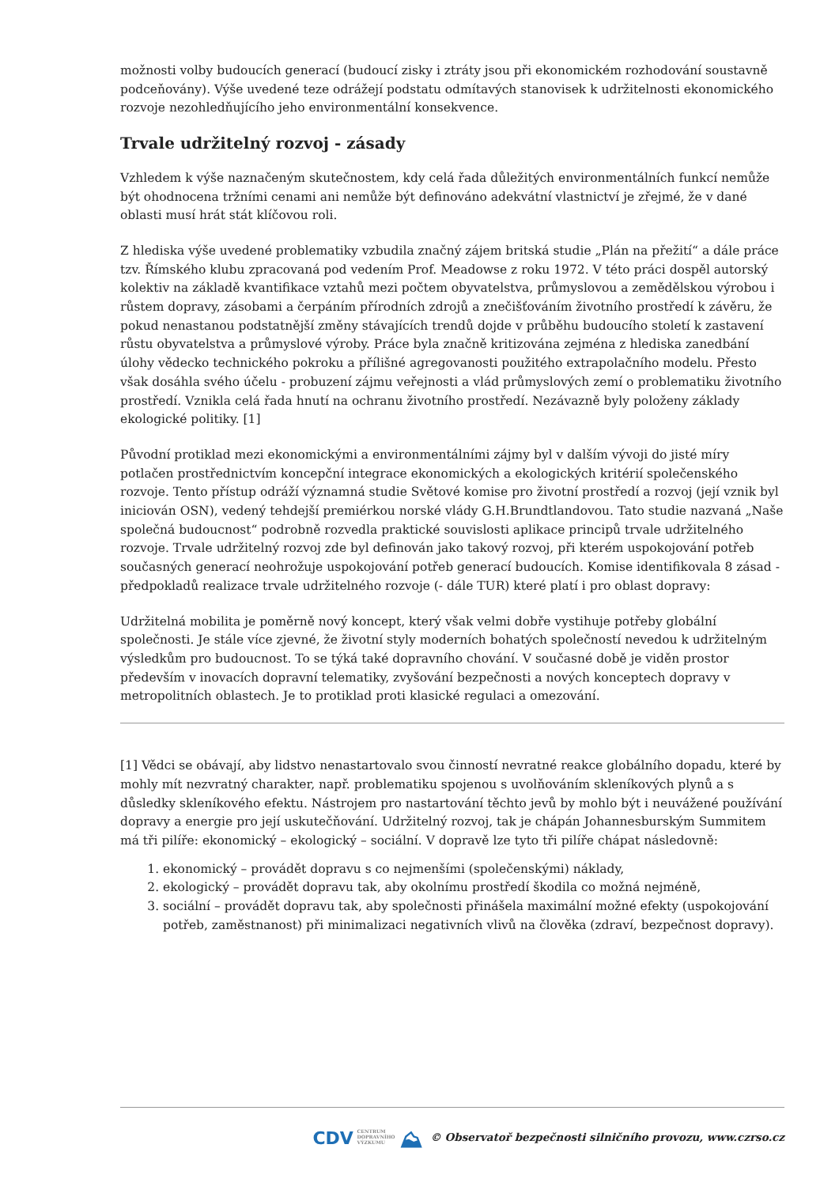možnosti volby budoucích generací (budoucí zisky i ztráty jsou při ekonomickém rozhodování soustavně podceňovány). Výše uvedené teze odrážejí podstatu odmítavých stanovisek k udržitelnosti ekonomického rozvoje nezohledňujícího jeho environmentální konsekvence.
Trvale udržitelný rozvoj - zásady
Vzhledem k výše naznačeným skutečnostem, kdy celá řada důležitých environmentálních funkcí nemůže být ohodnocena tržními cenami ani nemůže být definováno adekvátní vlastnictví je zřejmé, že v dané oblasti musí hrát stát klíčovou roli.
Z hlediska výše uvedené problematiky vzbudila značný zájem britská studie „Plán na přežití“ a dále práce tzv. Římského klubu zpracovaná pod vedením Prof. Meadowse z roku 1972. V této práci dospěl autorský kolektiv na základě kvantifikace vztahů mezi počtem obyvatelstva, průmyslovou a zemědělskou výrobou i růstem dopravy, zásobami a čerpáním přírodních zdrojů a znečišťováním životního prostředí k závěru, že pokud nenastanou podstatnější změny stávajících trendů dojde v průběhu budoucího století k zastavení růstu obyvatelstva a průmyslové výroby. Práce byla značně kritizována zejména z hlediska zanedbání úlohy vědecko technického pokroku a přílišné agregovanosti použitého extrapolačního modelu. Přesto však dosáhla svého účelu - probuzení zájmu veřejnosti a vlád průmyslových zemí o problematiku životního prostředí. Vznikla celá řada hnutí na ochranu životního prostředí. Nezávazně byly položeny základy ekologické politiky. [1]
Původní protiklad mezi ekonomickými a environmentálními zájmy byl v dalším vývoji do jisté míry potlačen prostřednictvím koncepční integrace ekonomických a ekologických kritérií společenského rozvoje. Tento přístup odráží významná studie Světové komise pro životní prostředí a rozvoj (její vznik byl iniciován OSN), vedený tehdejší premiérkou norské vlády G.H.Brundtlandovou. Tato studie nazvaná „Naše společná budoucnost“ podrobně rozvedla praktické souvislosti aplikace principů trvale udržitelného rozvoje. Trvale udržitelný rozvoj zde byl definován jako takový rozvoj, při kterém uspokojování potřeb současných generací neohrožuje uspokojování potřeb generací budoucích. Komise identifikovala 8 zásad - předpokladů realizace trvale udržitelného rozvoje (- dále TUR) které platí i pro oblast dopravy:
Udržitelná mobilita je poměrně nový koncept, který však velmi dobře vystihuje potřeby globální společnosti. Je stále více zjevné, že životní styly moderních bohatých společností nevedou k udržitelným výsledkům pro budoucnost. To se týká také dopravního chování. V současné době je viděn prostor především v inovacích dopravní telematiky, zvyšování bezpečnosti a nových konceptech dopravy v metropolitních oblastech. Je to protiklad proti klasické regulaci a omezování.
[1] Vědci se obávají, aby lidstvo nenastartovalo svou činností nevratné reakce globálního dopadu, které by mohly mít nezvratný charakter, např. problematiku spojenou s uvolňováním skleníkových plynů a s důsledky skleníkového efektu. Nástrojem pro nastartování těchto jevů by mohlo být i neuvážené používání dopravy a energie pro její uskutečňování. Udržitelný rozvoj, tak je chápán Johannesburským Summitem má tři pilíře: ekonomický – ekologický – sociální. V dopravě lze tyto tři pilíře chápat následovně:
1. ekonomický – provádět dopravu s co nejmenšími (společenskými) náklady,
2. ekologický – provádět dopravu tak, aby okolnímu prostředí škodila co možná nejméně,
3. sociální – provádět dopravu tak, aby společnosti přinášela maximální možné efekty (uspokojování potřeb, zaměstnanost) při minimalizaci negativních vlivů na člověka (zdraví, bezpečnost dopravy).
CDV CENTRUM
DOPRAVNÍHO
VÝZKUMU ⛰ © Observatoř bezpečnosti silničního provozu, www.czrso.cz